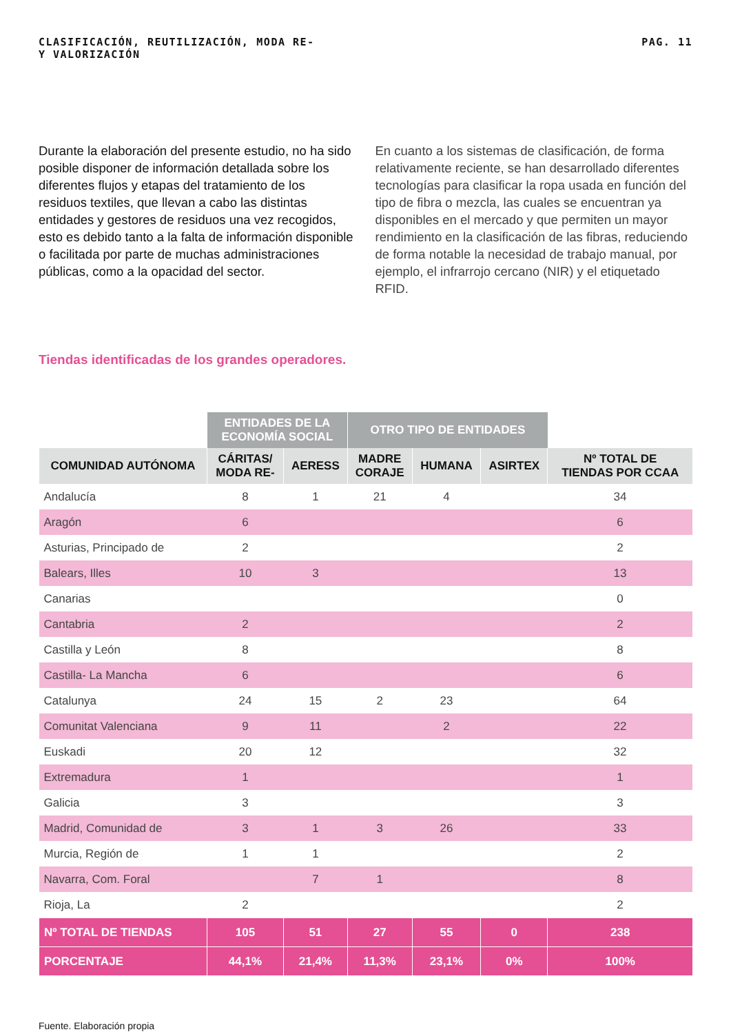CLASIFICACIÓN, REUTILIZACIÓN,
Y VALORIZACIÓN
MODA RE- PAG. 11
Durante la elaboración del presente estudio, no ha sido posible disponer de información detallada sobre los diferentes flujos y etapas del tratamiento de los residuos textiles, que llevan a cabo las distintas entidades y gestores de residuos una vez recogidos, esto es debido tanto a la falta de información disponible o facilitada por parte de muchas administraciones públicas, como a la opacidad del sector.
En cuanto a los sistemas de clasificación, de forma relativamente reciente, se han desarrollado diferentes tecnologías para clasificar la ropa usada en función del tipo de fibra o mezcla, las cuales se encuentran ya disponibles en el mercado y que permiten un mayor rendimiento en la clasificación de las fibras, reduciendo de forma notable la necesidad de trabajo manual, por ejemplo, el infrarrojo cercano (NIR) y el etiquetado RFID.
Tiendas identificadas de los grandes operadores.
| | ENTIDADES DE LA ECONOMÍA SOCIAL | | OTRO TIPO DE ENTIDADES | | | |
| COMUNIDAD AUTÓNOMA | CÁRITAS/ MODA RE- | AERESS | MADRE CORAJE | HUMANA | ASIRTEX | Nº TOTAL DE TIENDAS POR CCAA |
| Andalucía | 8 | 1 | 21 | 4 | | 34 |
| Aragón | 6 | | | | | 6 |
| Asturias, Principado de | 2 | | | | | 2 |
| Balears, Illes | 10 | 3 | | | | 13 |
| Canarias | | | | | | 0 |
| Cantabria | 2 | | | | | 2 |
| Castilla y León | 8 | | | | | 8 |
| Castilla- La Mancha | 6 | | | | | 6 |
| Catalunya | 24 | 15 | 2 | 23 | | 64 |
| Comunitat Valenciana | 9 | 11 | | 2 | | 22 |
| Euskadi | 20 | 12 | | | | 32 |
| Extremadura | 1 | | | | | 1 |
| Galicia | 3 | | | | | 3 |
| Madrid, Comunidad de | 3 | 1 | 3 | 26 | | 33 |
| Murcia, Región de | 1 | 1 | | | | 2 |
| Navarra, Com. Foral | | 7 | 1 | | | 8 |
| Rioja, La | 2 | | | | | 2 |
| Nº TOTAL DE TIENDAS | 105 | 51 | 27 | 55 | 0 | 238 |
| PORCENTAJE | 44,1% | 21,4% | 11,3% | 23,1% | 0% | 100% |
Fuente. Elaboración propia